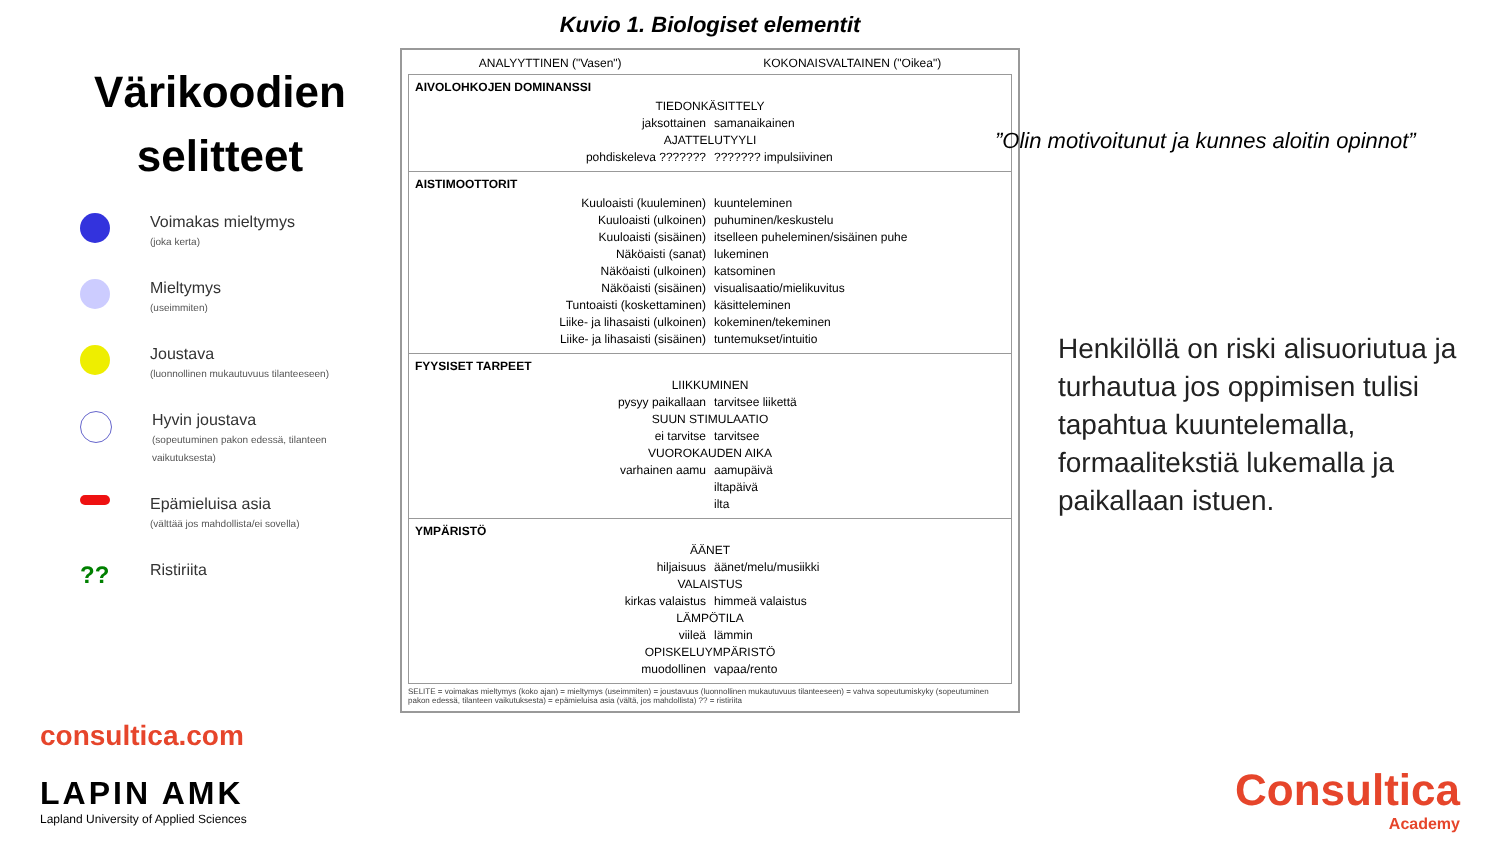Värikoodien selitteet
Voimakas mieltymys
(joka kerta)
Mieltymys
(useimmiten)
Joustava
(luonnollinen mukautuvuus tilanteeseen)
Hyvin joustava
(sopeutuminen pakon edessä, tilanteen vaikutuksesta)
Epämieluisa asia
(välttää jos mahdollista/ei sovella)
??
Ristiriita
Kuvio 1. Biologiset elementit
ANALYYTTINEN ("Vasen") KOKONAISVALTAINEN ("Oikea")
AIVOLOHKOJEN DOMINANSSI
TIEDONKÄSITTELY
jaksottainen samanaikainen
AJATTELUTYYLI
pohdiskeleva ?????????????? impulsiivinen
AISTIMOOTTORIT
Kuuloaisti (kuuleminen) kuunteleminen
Kuuloaisti (ulkoinen) puhuminen/keskustelu
Kuuloaisti (sisäinen) itselleen puheleminen/sisäinen puhe
Näköaisti (sanat) lukeminen
Näköaisti (ulkoinen) katsominen
Näköaisti (sisäinen) visualisaatio/mielikuvitus
Tuntoaisti (koskettaminen) käsitteleminen
Liike- ja lihasaisti (ulkoinen) kokeminen/tekeminen
Liike- ja lihasaisti (sisäinen) tuntemukset/intuitio
FYYSISET TARPEET
LIIKKUMINEN
pysyy paikallaan tarvitsee liikettä
SUUN STIMULAATIO
ei tarvitse tarvitsee
VUOROKAUDEN AIKA
varhainen aamu aamupäivä
iltapäivä
ilta
YMPÄRISTÖ
ÄÄNET
hiljaisuus äänet/melu/musiikki
VALAISTUS
kirkas valaistus himmeä valaistus
LÄMPÖTILA
viileä lämmin
OPISKELUYMPÄRISTÖ
muodollinen vapaa/rento
SELITE = voimakas mieltymys (koko ajan) = mieltymys (useimmiten) = joustavuus (luonnollinen mukautuvuus tilanteeseen) = vahva sopeutumiskyky (sopeutuminen pakon edessä, tilanteen vaikutuksesta) = epämieluisa asia (vältä, jos mahdollista) ?? = ristiriita
”Olin motivoitunut ja kunnes aloitin opinnot”
Henkilöllä on riski alisuoriutua ja turhautua jos oppimisen tulisi tapahtua kuuntelemalla, formaalitekstiä lukemalla ja paikallaan istuen.
consultica.com
LAPIN AMK
Lapland University of Applied Sciences
Consultica
Academy